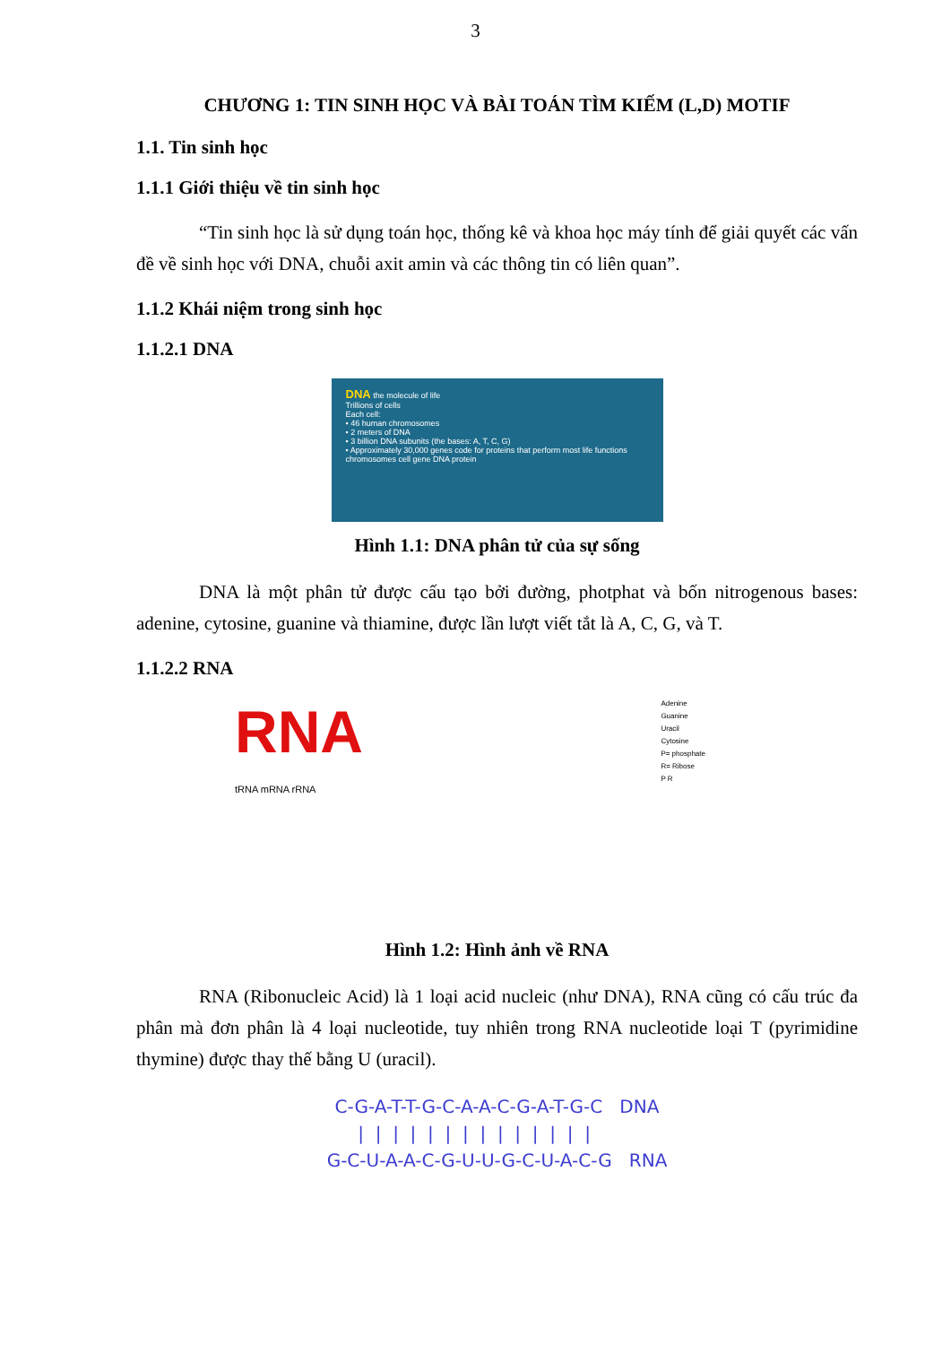3
CHƯƠNG 1: TIN SINH HỌC VÀ BÀI TOÁN TÌM KIẾM (L,D) MOTIF
1.1. Tin sinh học
1.1.1 Giới thiệu về tin sinh học
“Tin sinh học là sử dụng toán học, thống kê và khoa học máy tính để giải quyết các vấn đề về sinh học với DNA, chuỗi axit amin và các thông tin có liên quan”.
1.1.2 Khái niệm trong sinh học
1.1.2.1 DNA
DNA the molecule of life
Trillions of cells
Each cell:
• 46 human chromosomes
• 2 meters of DNA
• 3 billion DNA subunits (the bases: A, T, C, G)
• Approximately 30,000 genes code for proteins that perform most life functions
chromosomes cell gene DNA protein
Hình 1.1: DNA phân tử của sự sống
DNA là một phân tử được cấu tạo bởi đường, photphat và bốn nitrogenous bases: adenine, cytosine, guanine và thiamine, được lần lượt viết tắt là A, C, G, và T.
1.1.2.2 RNA
RNA
tRNA mRNA rRNA
Adenine
Guanine
Uracil
Cytosine
P= phosphate
R= Ribose
P R
Hình 1.2: Hình ảnh về RNA
RNA (Ribonucleic Acid) là 1 loại acid nucleic (như DNA), RNA cũng có cấu trúc đa phân mà đơn phân là 4 loại nucleotide, tuy nhiên trong RNA nucleotide loại T (pyrimidine thymine) được thay thế bằng U (uracil).
C-G-A-T-T-G-C-A-A-C-G-A-T-G-C DNA | | | | | | | | | | | | | | G-C-U-A-A-C-G-U-U-G-C-U-A-C-G RNA